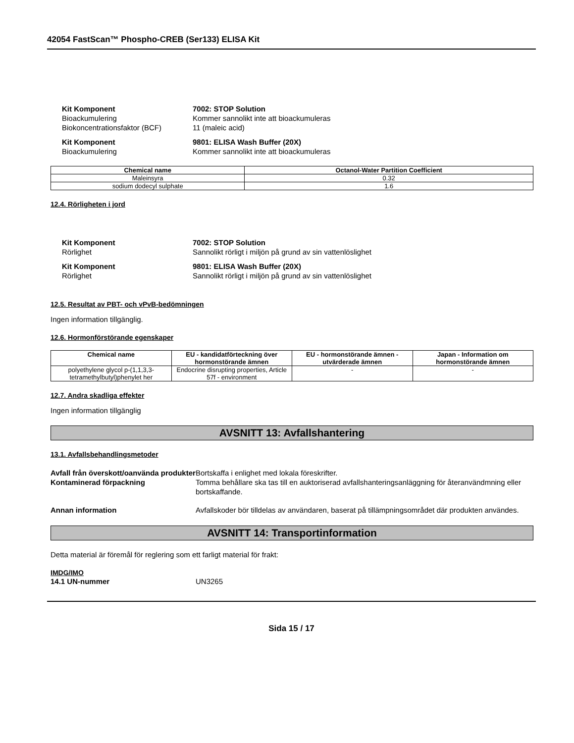42054 FastScan™ Phospho-CREB (Ser133) ELISA Kit
Kit Komponent 7002: STOP Solution
Bioackumulering Kommer sannolikt inte att bioackumuleras
Biokoncentrationsfaktor (BCF) 11 (maleic acid)
Kit Komponent 9801: ELISA Wash Buffer (20X)
Bioackumulering Kommer sannolikt inte att bioackumuleras
| Chemical name | Octanol-Water Partition Coefficient |
| --- | --- |
| Maleinsyra | 0.32 |
| sodium dodecyl sulphate | 1.6 |
12.4. Rörligheten i jord
Kit Komponent 7002: STOP Solution
Rörlighet Sannolikt rörligt i miljön på grund av sin vattenlöslighet
Kit Komponent 9801: ELISA Wash Buffer (20X)
Rörlighet Sannolikt rörligt i miljön på grund av sin vattenlöslighet
12.5. Resultat av PBT- och vPvB-bedömningen
Ingen information tillgänglig.
12.6. Hormonförstörande egenskaper
| Chemical name | EU - kandidatförteckning över hormonstörande ämnen | EU - hormonstörande ämnen - utvärderade ämnen | Japan - Information om hormonstörande ämnen |
| --- | --- | --- | --- |
| polyethylene glycol p-(1,1,3,3-tetramethylbutyl)phenylet her | Endocrine disrupting properties, Article 57f - environment | - | - |
12.7. Andra skadliga effekter
Ingen information tillgänglig
AVSNITT 13: Avfallshantering
13.1. Avfallsbehandlingsmetoder
Avfall från överskott/oanvända produkter
Bortskaffa i enlighet med lokala föreskrifter.
Kontaminerad förpackning Tomma behållare ska tas till en auktoriserad avfallshanteringsanläggning för återanvändmning eller bortskaffande.
Annan information Avfallskoder bör tilldelas av användaren, baserat på tillämpningsområdet där produkten användes.
AVSNITT 14: Transportinformation
Detta material är föremål för reglering som ett farligt material för frakt:
IMDG/IMO
14.1 UN-nummer UN3265
Sida 15 / 17